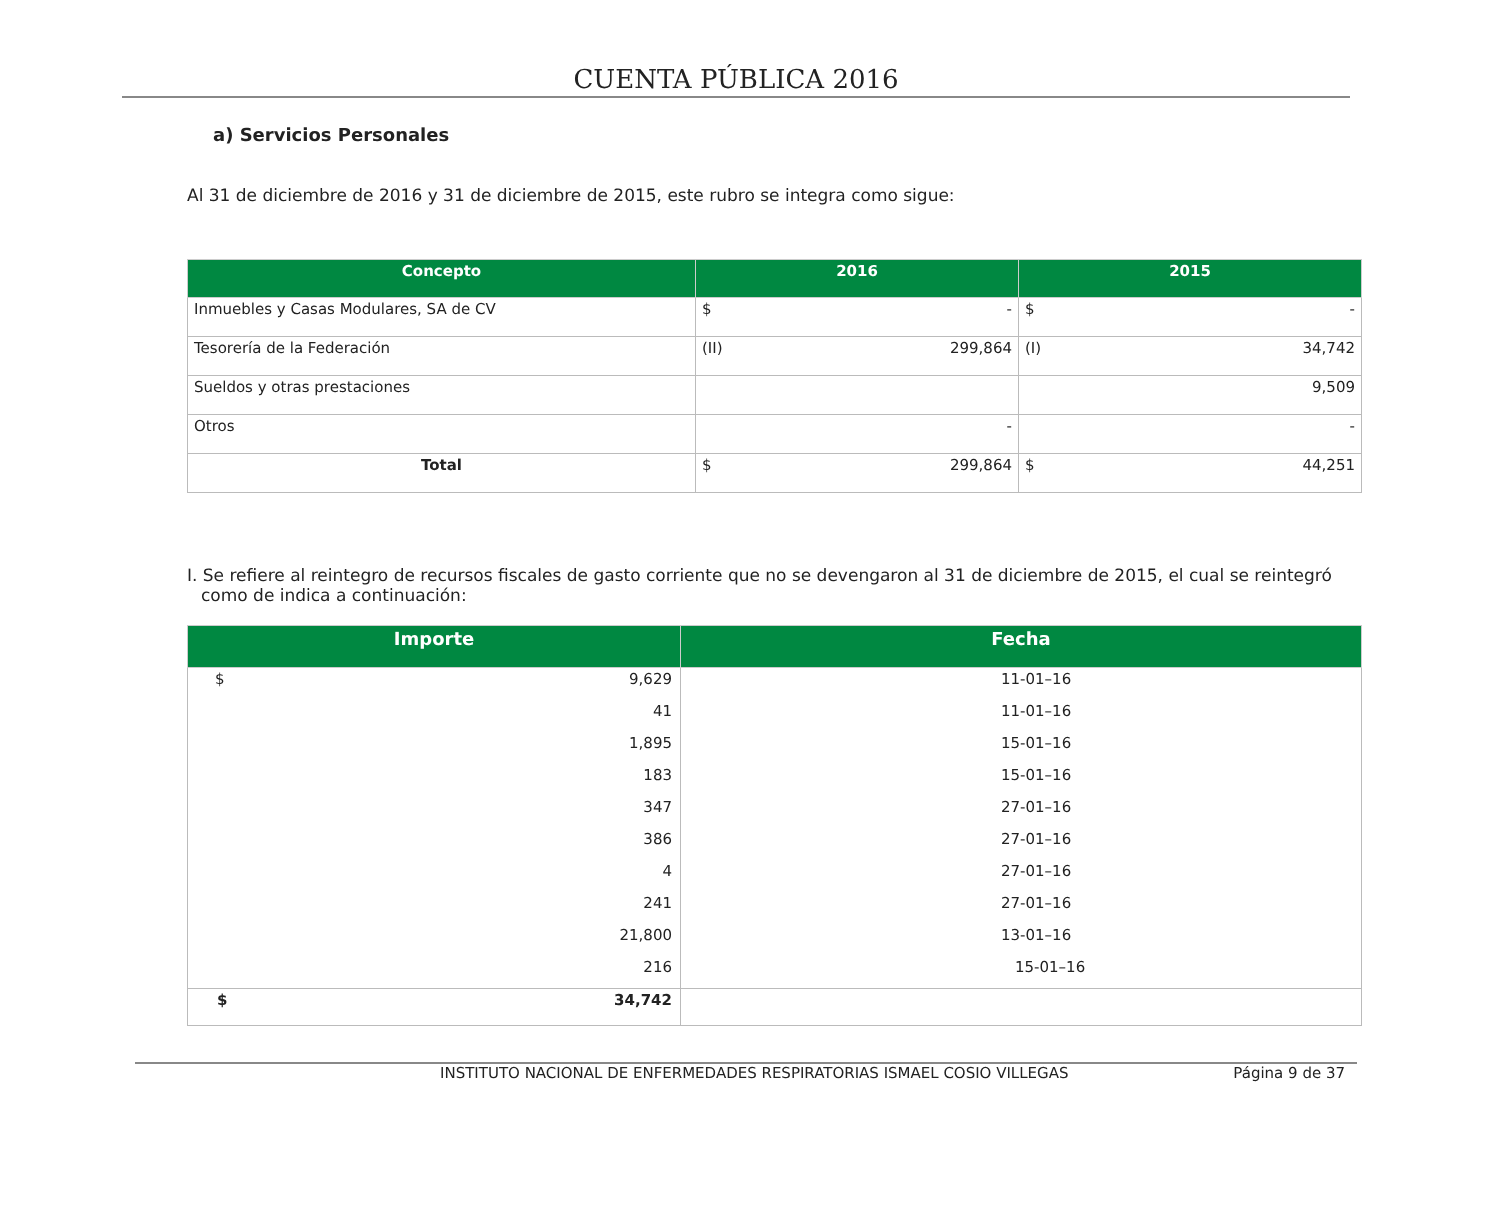CUENTA PÚBLICA 2016
a) Servicios Personales
Al 31 de diciembre de 2016 y 31 de diciembre de 2015, este rubro se integra como sigue:
| Concepto | 2016 | 2015 |
| --- | --- | --- |
| Inmuebles y Casas Modulares, SA de CV | $ - | $ - |
| Tesorería de la Federación | (II) 299,864 | (I) 34,742 |
| Sueldos y otras prestaciones | | 9,509 |
| Otros | - | - |
| Total | $ 299,864 | $ 44,251 |
I. Se refiere al reintegro de recursos fiscales de gasto corriente que no se devengaron al 31 de diciembre de 2015, el cual se reintegró como de indica a continuación:
| Importe | Fecha |
| --- | --- |
| $ 9,629 | 11-01–16 |
| 41 | 11-01–16 |
| 1,895 | 15-01–16 |
| 183 | 15-01–16 |
| 347 | 27-01–16 |
| 386 | 27-01–16 |
| 4 | 27-01–16 |
| 241 | 27-01–16 |
| 21,800 | 13-01–16 |
| 216 | 15-01–16 |
| $ 34,742 | |
INSTITUTO NACIONAL DE ENFERMEDADES RESPIRATORIAS ISMAEL COSIO VILLEGAS Página 9 de 37